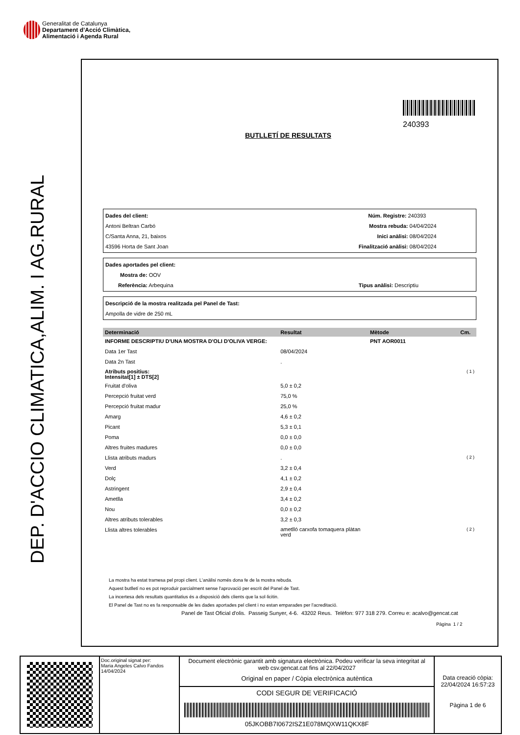Generalitat de Catalunya
Departament d’Acció Climàtica,
Alimentació i Agenda Rural
DEP. D'ACCIO CLIMATICA,ALIM. I AG.RURAL
240393
BUTLLETÍ DE RESULTATS
Dades del client: Núm. Registre: 240393
Antoni Beltran Carbó Mostra rebuda: 04/04/2024
C/Santa Anna, 21, baixos Inici anàlisi: 08/04/2024
43596 Horta de Sant Joan Finalització anàlisi: 08/04/2024
Dades aportades pel client:
Mostra de: OOV
Referència: Arbequina Tipus anàlisi: Descriptiu
Descripció de la mostra realitzada pel Panel de Tast:
Ampolla de vidre de 250 mL
| Determinació | Resultat | Mètode | Cm. |
| --- | --- | --- | --- |
| INFORME DESCRIPTIU D'UNA MOSTRA D'OLI D'OLIVA VERGE: | | PNT AOR0011 | |
| Data 1er Tast | 08/04/2024 | | |
| Data 2n Tast | . | | |
| Atributs positius: Intensitat[1] ± DTS[2] | | | ( 1 ) |
| Fruitat d'oliva | 5,0 ± 0,2 | | |
| Percepció fruitat verd | 75,0 % | | |
| Percepció fruitat madur | 25,0 % | | |
| Amarg | 4,6 ± 0,2 | | |
| Picant | 5,3 ± 0,1 | | |
| Poma | 0,0 ± 0,0 | | |
| Altres fruites madures | 0,0 ± 0,0 | | |
| Llista atributs madurs | . | | ( 2 ) |
| Verd | 3,2 ± 0,4 | | |
| Dolç | 4,1 ± 0,2 | | |
| Astringent | 2,9 ± 0,4 | | |
| Ametlla | 3,4 ± 0,2 | | |
| Nou | 0,0 ± 0,2 | | |
| Altres atributs tolerables | 3,2 ± 0,3 | | |
| Llista altres tolerables | ametlló carxofa tomaquera plàtan verd | | ( 2 ) |
La mostra ha estat tramesa pel propi client. L'anàlisi només dona fe de la mostra rebuda.
Aquest butlletí no es pot reproduir parcialment sense l'aprovació per escrit del Panel de Tast.
La incertesa dels resultats quantitatius és a disposició dels clients que la sol·licitin.
El Panel de Tast no es fa responsable de les dades aportades pel client i no estan emparades per l'acreditació.
Panel de Tast Oficial d'olis. Passeig Sunyer, 4-6. 43202 Reus. Telèfon: 977 318 279. Correu e: acalvo@gencat.cat
Pàgina 1 / 2
Doc.original signat per:
Maria Angeles Calvo Fandos
14/04/2024
Document electrònic garantit amb signatura electrònica. Podeu verificar la seva integritat al web csv.gencat.cat fins al 22/04/2027
Original en paper / Còpia electrònica autèntica
CODI SEGUR DE VERIFICACIÓ
05JKOBB7I0672ISZ1E078MQXW11QKX8F
Data creació còpia:
22/04/2024 16:57:23
Pàgina 1 de 6